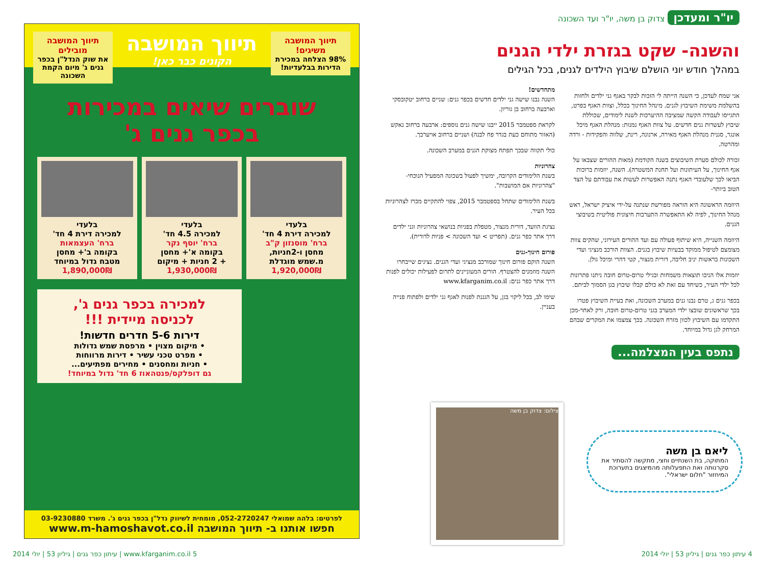תיווך המושבה משיגים! 98% הצלחה במכירת הדירות בבלעדיות!
תיווך המושבה
הקונים כבר כאן!
תיווך המושבה מובילים את שוק הנדל"ן בכפר גנים ג' מיום הקמת השכונה
שוברים שיאים במכירות
בכפר גנים ג'
בלעדי
למכירה דירת 4 חד'
ברח' מוסנזון ק"ב
מחסן ו-2חניות,
מ.שמש מוגדלת
1,920,000₪
בלעדי
למכירה 4.5 חד'
ברח' יוסף נקר
בקומה א'+ מחסן
+ 2 חניות + מיקום
1,930,000₪
בלעדי
למכירה דירת 4 חד'
ברח' העצמאות
בקומה ב'+ מחסן
מטבח גדול במיוחד
1,890,000₪
למכירה בכפר גנים ג',
לכניסה מיידית !!!
דירות 5-6 חדרים חדשות!
• מיקום מצוין • מרפסת שמש גדולות
• מפרט טכני עשיר • דירות מרווחות
• חניות ומחסנים • מחירים מפתיעים...
גם דופלקס/פנטהאוז 6 חד' גדול במיוחד!
לפרטים: בלהה שמואלי 052-2720247, מומחית לשיווק נדל"ן בכפר גנים ג'. משרד 03-9230880
חפשו אותנו ב- תיווך המושבה www.m-hamoshavot.co.il
יו"ר ומעדכן צדוק בן משה, יו"ר ועד השכונה
והשנה- שקט בגזרת ילדי הגנים
במהלך חודש יוני הושלם שיבוץ הילדים לגנים, בכל הגילים
אני שמח לעדכן, כי השנה הייתה לי הזכות לבקר באגף גני ילדים ולחזות בהשלמת משימת השיבוץ לגנים. מינהל החינוך בכלל, וצוות האגף בפרט, התגייסו לעבודה הקשה שמציבה ההיערכות לשנת לימודים, שכוללת שיבוץ לעשרות גנים חדשים. על צוות האגף נמנות: מנהלת האגף מיכל אונגר, סגנית מנהלת האגף מאירה, ארנונה, רינת, שלווה והפקידות - ורדה ומהרטה.
זכורה לכולם סערת השיבוצים בשנה הקודמת (מאות ההורים שצבאו על אגף החינוך, על העיתונות ועל תחנת המשטרה). השנה, יוזמות ברוכות הביאו לכך שלעובדי האגף נתנה האפשרות לעשות את עבודתם על הצד הטוב ביותר-
היוזמה הראשונה היא הוראה מפורשת שנתנה על-ידי איציק ישראל, ראש מנהל החינוך, לפיה לא התאפשרה התערבות חיצונית פוליטית בשיבוצי הגנים.
היוזמה השנייה, היא שיתוף פעולה עם ועד ההורים העירוני, שהקים צוות מצומצם לטיפול ממוקד בבעיות שיבוץ בגנים. הצוות הורכב מנציגי ועדי השכונות בראשות יניב חליבה, דורית מנצור, קטי דהרי ומיכל גולן.
יוזמות אלו הניבו תוצאות משמחות ובגילי טרום-טרום חובה ניתנו פתרונות לכל ילדי העיר, כשיחד עם זאת לא כולם קבלו שיבוץ בגן הסמוך לביתם.
בכפר גנים ג, טרם נבנו גנים במערב השכונה, ואת בעיית השיבוץ פטרו בכך שראשונים שובצו ילדי המערב בגני טרום-טרום חובה, ורק לאחר-מכן התקדמו עם השיבוץ לכוון מזרח השכונה. בכך צמצמו את המקרים שבהם המרחק לגן גדול במיוחד.
מתחדשים!
השנה נבנו שישה גני ילדים חדשים בכפר גנים: שניים ברחוב יטקובסקי וארבעה ברחוב בן גוריון.
לקראת ספטמבר 2015 ייבנו שישה גנים נוספים: ארבעה ברחוב נאקש (האזור מתוחם כעת בגדר פח לבנה) ושניים ברחוב אויערבך.
כולי תקווה שבכך תפתח מצוקת הגנים במערב השכונה.
צהרוניות
בשנת הלימודים הקרובה, ימשיך לפעול בשכונה המפעיל הנוכחי- "צהרוניות אם המושבות".
בשנת הלימודים שתחל בספטמבר 2015, צפוי להתקיים מכרז לצהרוניות בכל העיר.
נציגת הוועד, דורית מנצור, מטפלת בפניות בנושאי צהרוניות וגני ילדים דרך אתר כפר גנים. (תפריט > ועד השכונה > פניות לדורית).
פורום חינוך-גנים
השנה הוקם פורום חינוך שמורכב מנציגי ועדי הגנים. נציגים שייבחרו השנה מוזמנים להצטרף. הורים המעוניינים לתרום לפעילות יכולים לפנות דרך אתר כפר גנים: www.kfarganim.co.il
שימו לב, בכל ליקוי בגן, על הגננת לפנות לאגף גני ילדים ולפתוח פנייה בעניין.
נתפס בעין המצלמה...
צילום: צדוק בן משה
ליאם בן משה
המתוקה, בת השנתיים וחצי, מתקשה להסתיר את סקרנותה ואת התפעלותה מהמיצגים בתערוכת המיחזור "חלום ישראלי".
4 עיתון כפר גנים | גיליון 53 | יולי 2014
5 www.kfarganim.co.il | עיתון כפר גנים | גיליון 53 | יולי 2014